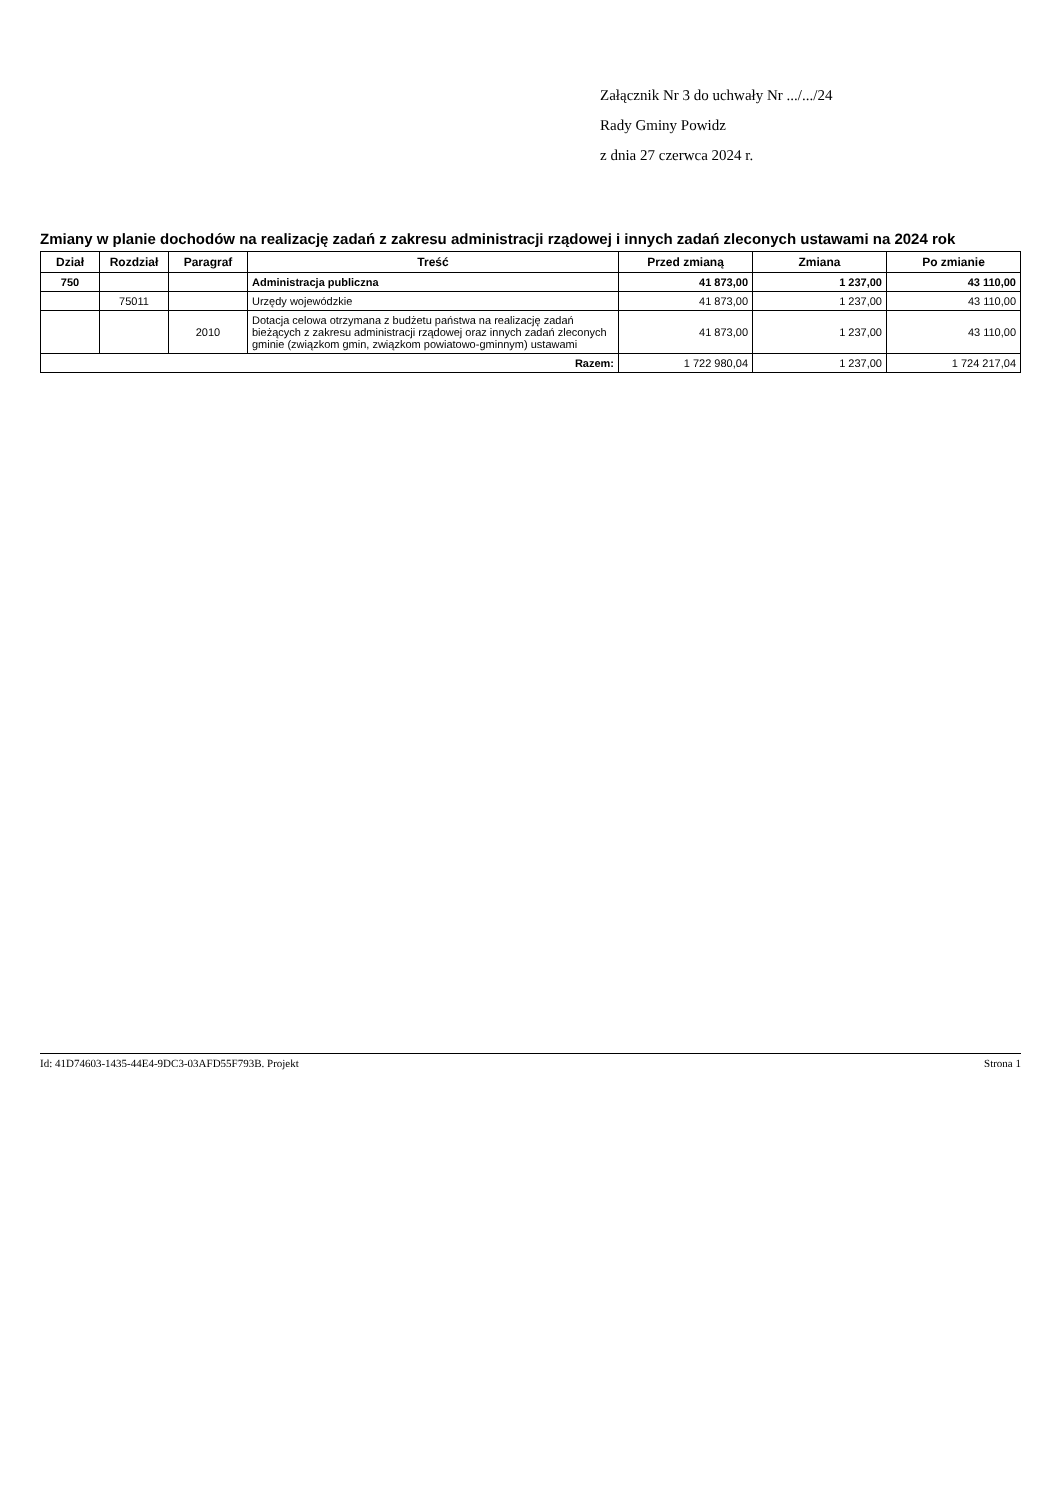Załącznik Nr 3 do uchwały Nr .../.../24
Rady Gminy Powidz
z dnia 27 czerwca 2024 r.
Zmiany w planie dochodów na realizację zadań z zakresu administracji rządowej i innych zadań zleconych ustawami na 2024 rok
| Dział | Rozdział | Paragraf | Treść | Przed zmianą | Zmiana | Po zmianie |
| --- | --- | --- | --- | --- | --- | --- |
| 750 | | | Administracja publiczna | 41 873,00 | 1 237,00 | 43 110,00 |
| | 75011 | | Urzędy wojewódzkie | 41 873,00 | 1 237,00 | 43 110,00 |
| | | 2010 | Dotacja celowa otrzymana z budżetu państwa na realizację zadań bieżących z zakresu administracji rządowej oraz innych zadań zleconych gminie (związkom gmin, związkom powiatowo-gminnym) ustawami | 41 873,00 | 1 237,00 | 43 110,00 |
| Razem: | | | | 1 722 980,04 | 1 237,00 | 1 724 217,04 |
Id: 41D74603-1435-44E4-9DC3-03AFD55F793B. Projekt Strona 1